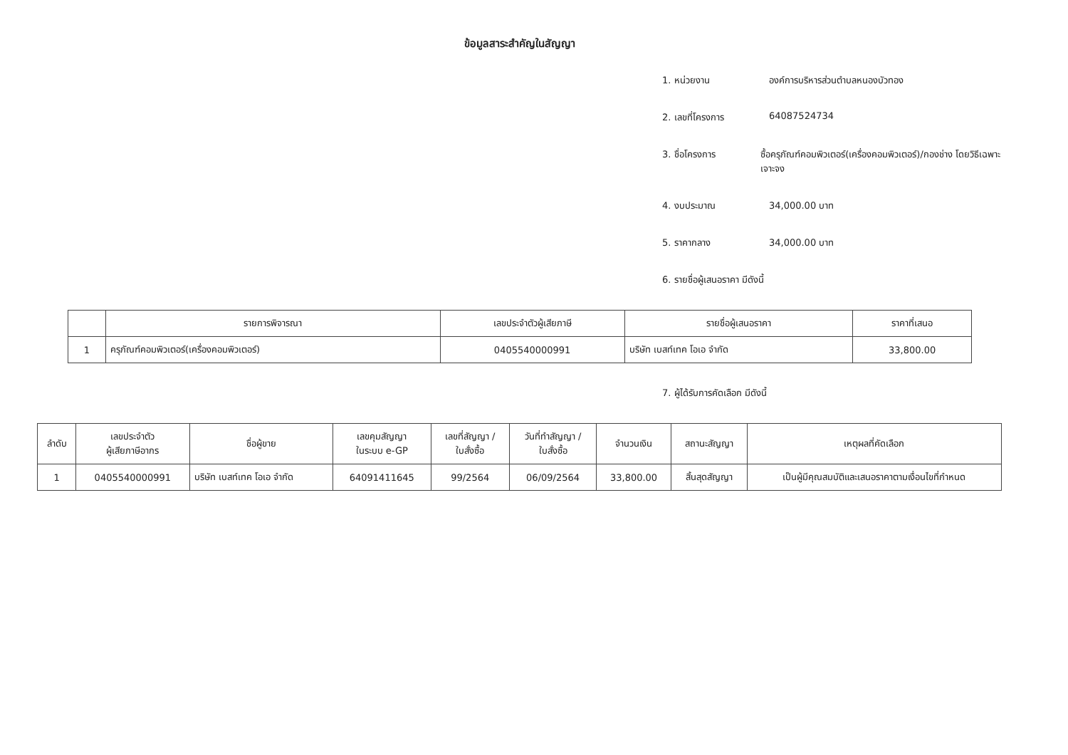ข้อมูลสาระสำคัญในสัญญา
1. หน่วยงาน องค์การบริหารส่วนตำบลหนองบัวทอง
2. เลขที่โครงการ 64087524734
3. ชื่อโครงการ ซื้อครุภัณฑ์คอมพิวเตอร์(เครื่องคอมพิวเตอร์)/กองช่าง โดยวิธีเฉพาะเจาะจง
4. งบประมาณ 34,000.00 บาท
5. ราคากลาง 34,000.00 บาท
6. รายชื่อผู้เสนอราคา มีดังนี้
| | รายการพิจารณา | เลขประจำตัวผู้เสียภาษี | รายชื่อผู้เสนอราคา | ราคาที่เสนอ |
| --- | --- | --- | --- | --- |
| 1 | ครุภัณฑ์คอมพิวเตอร์(เครื่องคอมพิวเตอร์) | 0405540000991 | บริษัท เบสท์เทค โอเอ จำกัด | 33,800.00 |
7. ผู้ได้รับการคัดเลือก มีดังนี้
| ลำดับ | เลขประจำตัว ผู้เสียภาษีอากร | ชื่อผู้ขาย | เลขคุมสัญญา ในระบบ e-GP | เลขที่สัญญา / ใบสั่งซื้อ | วันที่ทำสัญญา / ใบสั่งซื้อ | จำนวนเงิน | สถานะสัญญา | เหตุผลที่คัดเลือก |
| --- | --- | --- | --- | --- | --- | --- | --- | --- |
| 1 | 0405540000991 | บริษัท เบสท์เทค โอเอ จำกัด | 64091411645 | 99/2564 | 06/09/2564 | 33,800.00 | สิ้นสุดสัญญา | เป็นผู้มีคุณสมบัติและเสนอราคาตามเงื่อนไขที่กำหนด |